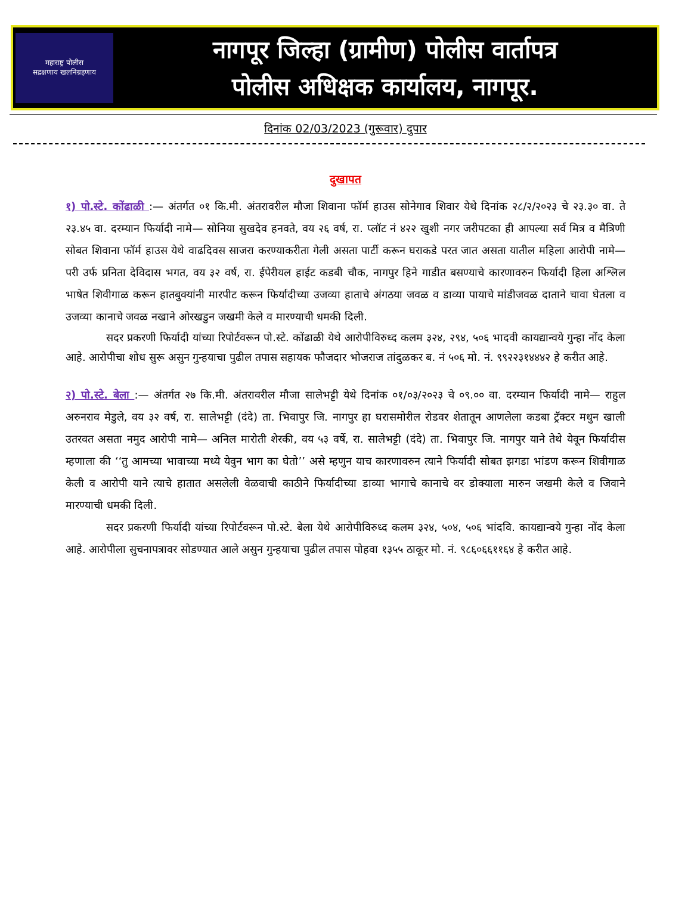महाराष्ट्र पोलीस
सद्रक्षणाय खलनिग्रहणाय
नागपूर जिल्हा (ग्रामीण) पोलीस वार्तापत्र
पोलीस अधिक्षक कार्यालय, नागपूर.
दिनांक 02/03/2023 (गुरूवार) दुपार
दुखापत
१) पो.स्टे. कोंढाळी :— अंतर्गत ०१ कि.मी. अंतरावरील मौजा शिवाना फॉर्म हाउस सोनेगाव शिवार येथे दिनांक २८/२/२०२३ चे २३.३० वा. ते २३.४५ वा. दरम्यान फिर्यादी नामे— सोनिया सुखदेव हनवते, वय २६ वर्ष, रा. प्लॉट नं ४२२ खुशी नगर जरीपटका ही आपल्या सर्व मित्र व मैत्रिणी सोबत शिवाना फॉर्म हाउस येथे वाढदिवस साजरा करण्याकरीता गेली असता पार्टी करून घराकडे परत जात असता यातील महिला आरोपी नामे— परी उर्फ प्रनिता देविदास भगत, वय ३२ वर्ष, रा. ईपेरीयल हाईट कडबी चौक, नागपुर हिने गाडीत बसण्याचे कारणावरुन फिर्यादी हिला अश्लिल भाषेत शिवीगाळ करून हातबुक्यांनी मारपीट करून फिर्यादीच्या उजव्या हाताचे अंगठया जवळ व डाव्या पायाचे मांडीजवळ दाताने चावा घेतला व उजव्या कानाचे जवळ नखाने ओरखडुन जखमी केले व मारण्याची धमकी दिली.
सदर प्रकरणी फिर्यादी यांच्या रिपोर्टवरून पो.स्टे. कोंढाळी येथे आरोपीविरुध्द कलम ३२४, २९४, ५०६ भादवी कायद्यान्वये गुन्हा नोंद केला आहे. आरोपीचा शोध सुरू असुन गुन्हयाचा पुढील तपास सहायक फौजदार भोजराज तांदुळकर ब. नं ५०६ मो. नं. ९९२२३१४४४२ हे करीत आहे.
२) पो.स्टे. बेला :— अंतर्गत २७ कि.मी. अंतरावरील मौजा सालेभट्टी येथे दिनांक ०१/०३/२०२३ चे ०९.०० वा. दरम्यान फिर्यादी नामे— राहुल अरुनराव मेडुले, वय ३२ वर्ष, रा. सालेभट्टी (दंदे) ता. भिवापुर जि. नागपुर हा घरासमोरील रोडवर शेतातून आणलेला कडबा ट्रॅक्टर मधुन खाली उतरवत असता नमुद आरोपी नामे— अनिल मारोती शेरकी, वय ५३ वर्षे, रा. सालेभट्टी (दंदे) ता. भिवापुर जि. नागपुर याने तेथे येवून फिर्यादीस म्हणाला की ‘‘तु आमच्या भावाच्या मध्ये येवुन भाग का घेतो’’ असे म्हणुन याच कारणावरुन त्याने फिर्यादी सोबत झगडा भांडण करून शिवीगाळ केली व आरोपी याने त्याचे हातात असलेली वेळवाची काठीने फिर्यादीच्या डाव्या भागाचे कानाचे वर डोक्याला मारुन जखमी केले व जिवाने मारण्याची धमकी दिली.
सदर प्रकरणी फिर्यादी यांच्या रिपोर्टवरून पो.स्टे. बेला येथे आरोपीविरुध्द कलम ३२४, ५०४, ५०६ भांदवि. कायद्यान्वये गुन्हा नोंद केला आहे. आरोपीला सुचनापत्रावर सोडण्यात आले असुन गुन्हयाचा पुढील तपास पोहवा १३५५ ठाकूर मो. नं. ९८६०६६११६४ हे करीत आहे.